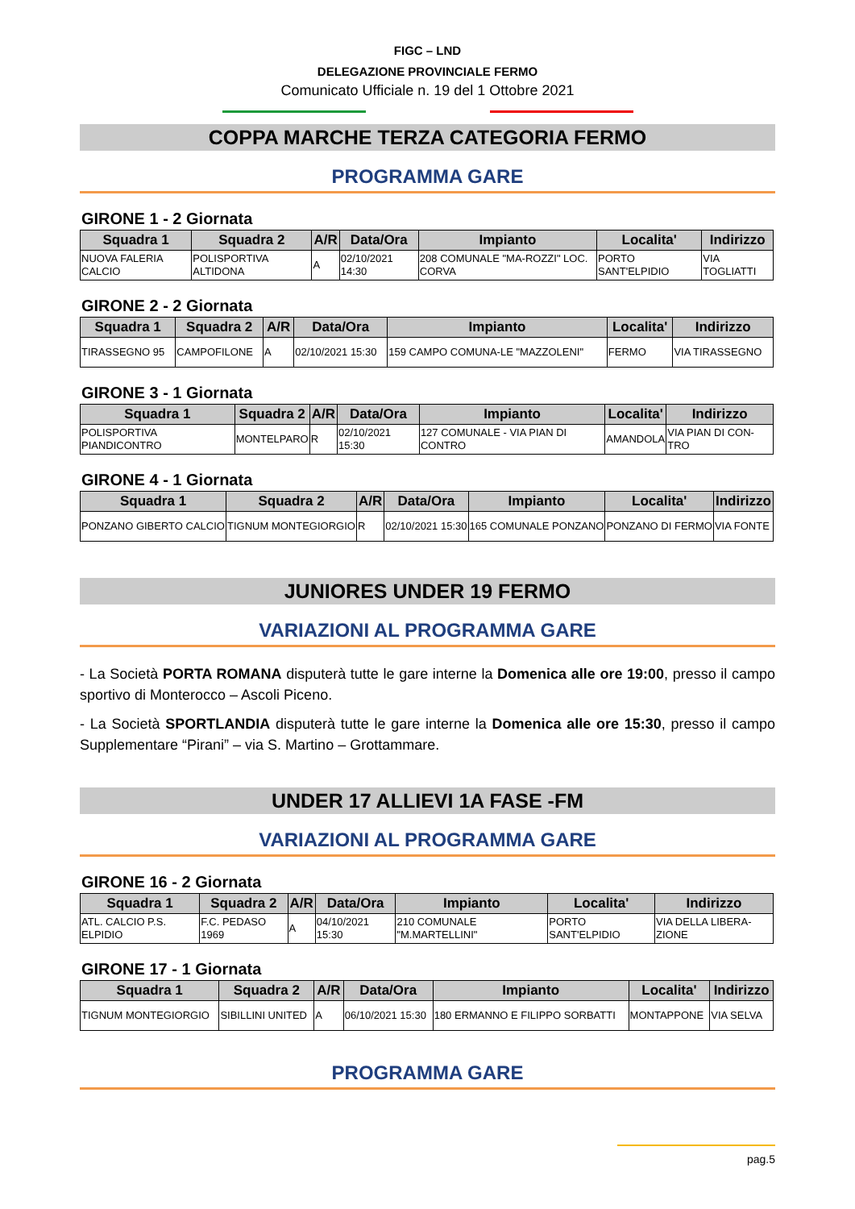FIGC – LND
DELEGAZIONE PROVINCIALE FERMO
Comunicato Ufficiale n. 19 del 1 Ottobre 2021
COPPA MARCHE TERZA CATEGORIA FERMO
PROGRAMMA GARE
GIRONE 1 - 2 Giornata
| Squadra 1 | Squadra 2 | A/R | Data/Ora | Impianto | Localita' | Indirizzo |
| --- | --- | --- | --- | --- | --- | --- |
| NUOVA FALERIA CALCIO | POLISPORTIVA ALTIDONA | A | 02/10/2021 14:30 | 208 COMUNALE "MA-ROZZI" LOC. CORVA | PORTO SANT'ELPIDIO | VIA TOGLIATTI |
GIRONE 2 - 2 Giornata
| Squadra 1 | Squadra 2 | A/R | Data/Ora | Impianto | Localita' | Indirizzo |
| --- | --- | --- | --- | --- | --- | --- |
| TIRASSEGNO 95 | CAMPOFILONE | A | 02/10/2021 15:30 | 159 CAMPO COMUNA-LE "MAZZOLENI" | FERMO | VIA TIRASSEGNO |
GIRONE 3 - 1 Giornata
| Squadra 1 | Squadra 2 | A/R | Data/Ora | Impianto | Localita' | Indirizzo |
| --- | --- | --- | --- | --- | --- | --- |
| POLISPORTIVA PIANDICONTRO | MONTELPARO | R | 02/10/2021 15:30 | 127 COMUNALE - VIA PIAN DI CONTRO | AMANDOLA | VIA PIAN DI CON-TRO |
GIRONE 4 - 1 Giornata
| Squadra 1 | Squadra 2 | A/R | Data/Ora | Impianto | Localita' | Indirizzo |
| --- | --- | --- | --- | --- | --- | --- |
| PONZANO GIBERTO CALCIO | TIGNUM MONTEGIORGIO | R | 02/10/2021 15:30 | 165 COMUNALE PONZANO | PONZANO DI FERMO | VIA FONTE |
JUNIORES UNDER 19 FERMO
VARIAZIONI AL PROGRAMMA GARE
- La Società PORTA ROMANA disputerà tutte le gare interne la Domenica alle ore 19:00, presso il campo sportivo di Monterocco – Ascoli Piceno.
- La Società SPORTLANDIA disputerà tutte le gare interne la Domenica alle ore 15:30, presso il campo Supplementare “Pirani” – via S. Martino – Grottammare.
UNDER 17 ALLIEVI 1A FASE -FM
VARIAZIONI AL PROGRAMMA GARE
GIRONE 16 - 2 Giornata
| Squadra 1 | Squadra 2 | A/R | Data/Ora | Impianto | Localita' | Indirizzo |
| --- | --- | --- | --- | --- | --- | --- |
| ATL. CALCIO P.S. ELPIDIO | F.C. PEDASO 1969 | A | 04/10/2021 15:30 | 210 COMUNALE "M.MARTELLINI" | PORTO SANT'ELPIDIO | VIA DELLA LIBERA-ZIONE |
GIRONE 17 - 1 Giornata
| Squadra 1 | Squadra 2 | A/R | Data/Ora | Impianto | Localita' | Indirizzo |
| --- | --- | --- | --- | --- | --- | --- |
| TIGNUM MONTEGIORGIO | SIBILLINI UNITED | A | 06/10/2021 15:30 | 180 ERMANNO E FILIPPO SORBATTI | MONTAPPONE | VIA SELVA |
PROGRAMMA GARE
pag.5